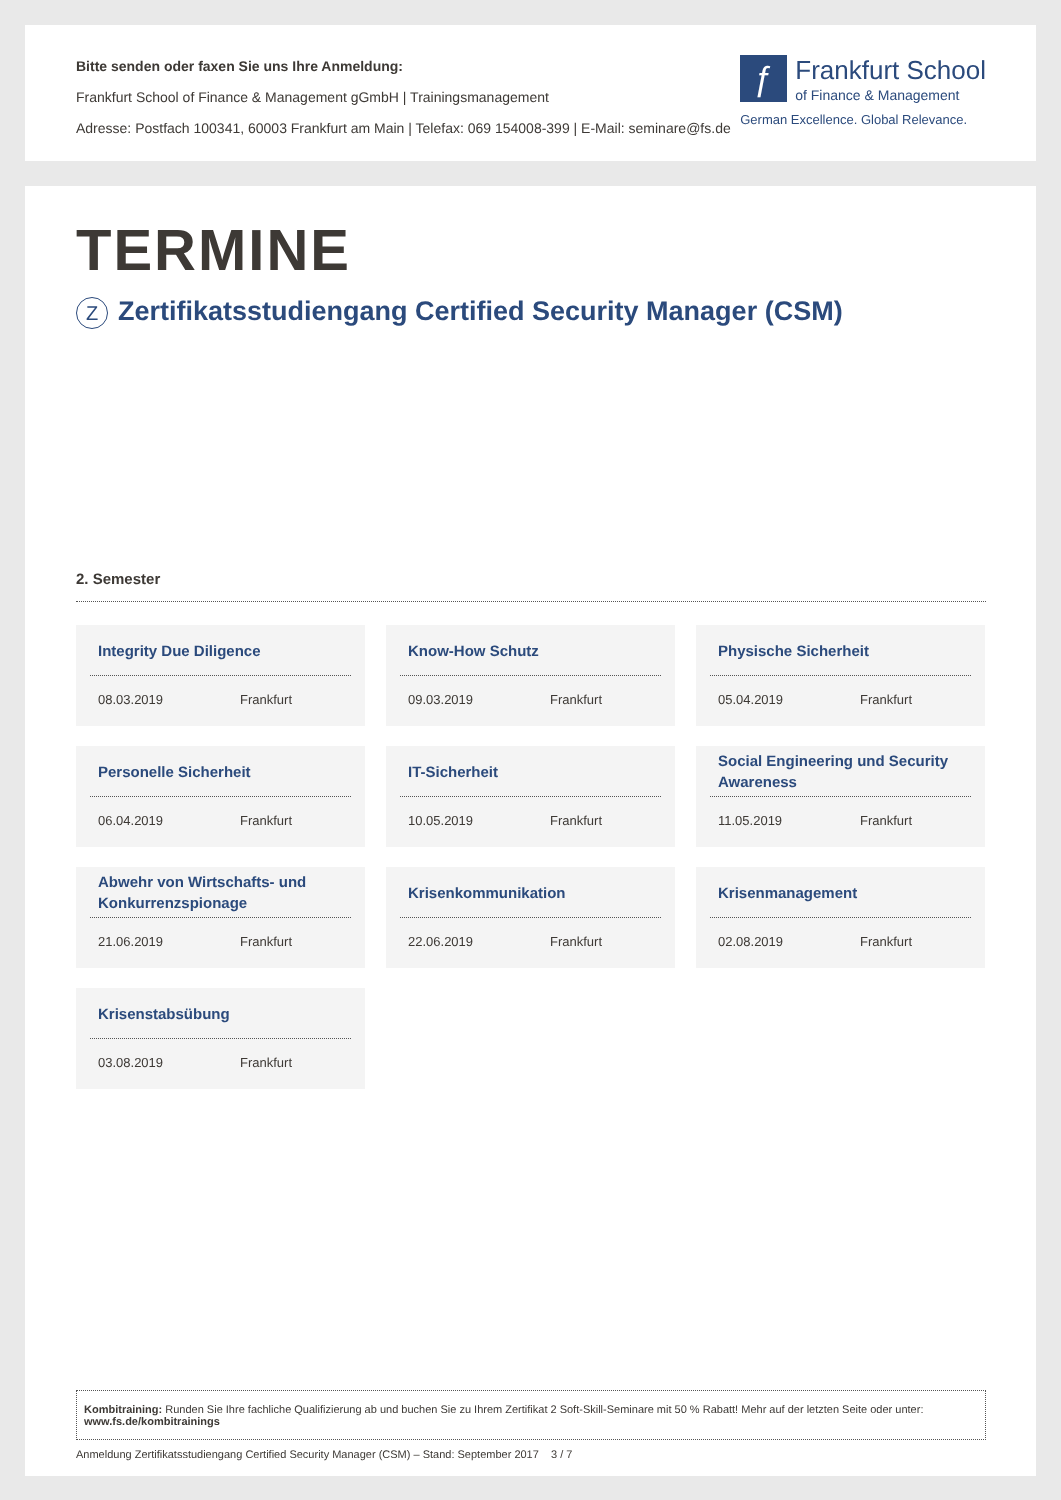Bitte senden oder faxen Sie uns Ihre Anmeldung:
Frankfurt School of Finance & Management gGmbH | Trainingsmanagement
Adresse: Postfach 100341, 60003 Frankfurt am Main | Telefax: 069 154008-399 | E-Mail: seminare@fs.de
ƒ Frankfurt School
of Finance & Management
German Excellence. Global Relevance.
TERMINE
Z Zertifikatsstudiengang Certified Security Manager (CSM)
2. Semester
Integrity Due Diligence
08.03.2019 Frankfurt
Know-How Schutz
09.03.2019 Frankfurt
Physische Sicherheit
05.04.2019 Frankfurt
Personelle Sicherheit
06.04.2019 Frankfurt
IT-Sicherheit
10.05.2019 Frankfurt
Social Engineering und Security Awareness
11.05.2019 Frankfurt
Abwehr von Wirtschafts- und Konkurrenzspionage
21.06.2019 Frankfurt
Krisenkommunikation
22.06.2019 Frankfurt
Krisenmanagement
02.08.2019 Frankfurt
Krisenstabsübung
03.08.2019 Frankfurt
Kombitraining: Runden Sie Ihre fachliche Qualifizierung ab und buchen Sie zu Ihrem Zertifikat 2 Soft-Skill-Seminare mit 50 % Rabatt! Mehr auf der letzten Seite oder unter: www.fs.de/kombitrainings
Anmeldung Zertifikatsstudiengang Certified Security Manager (CSM) – Stand: September 2017 3 / 7